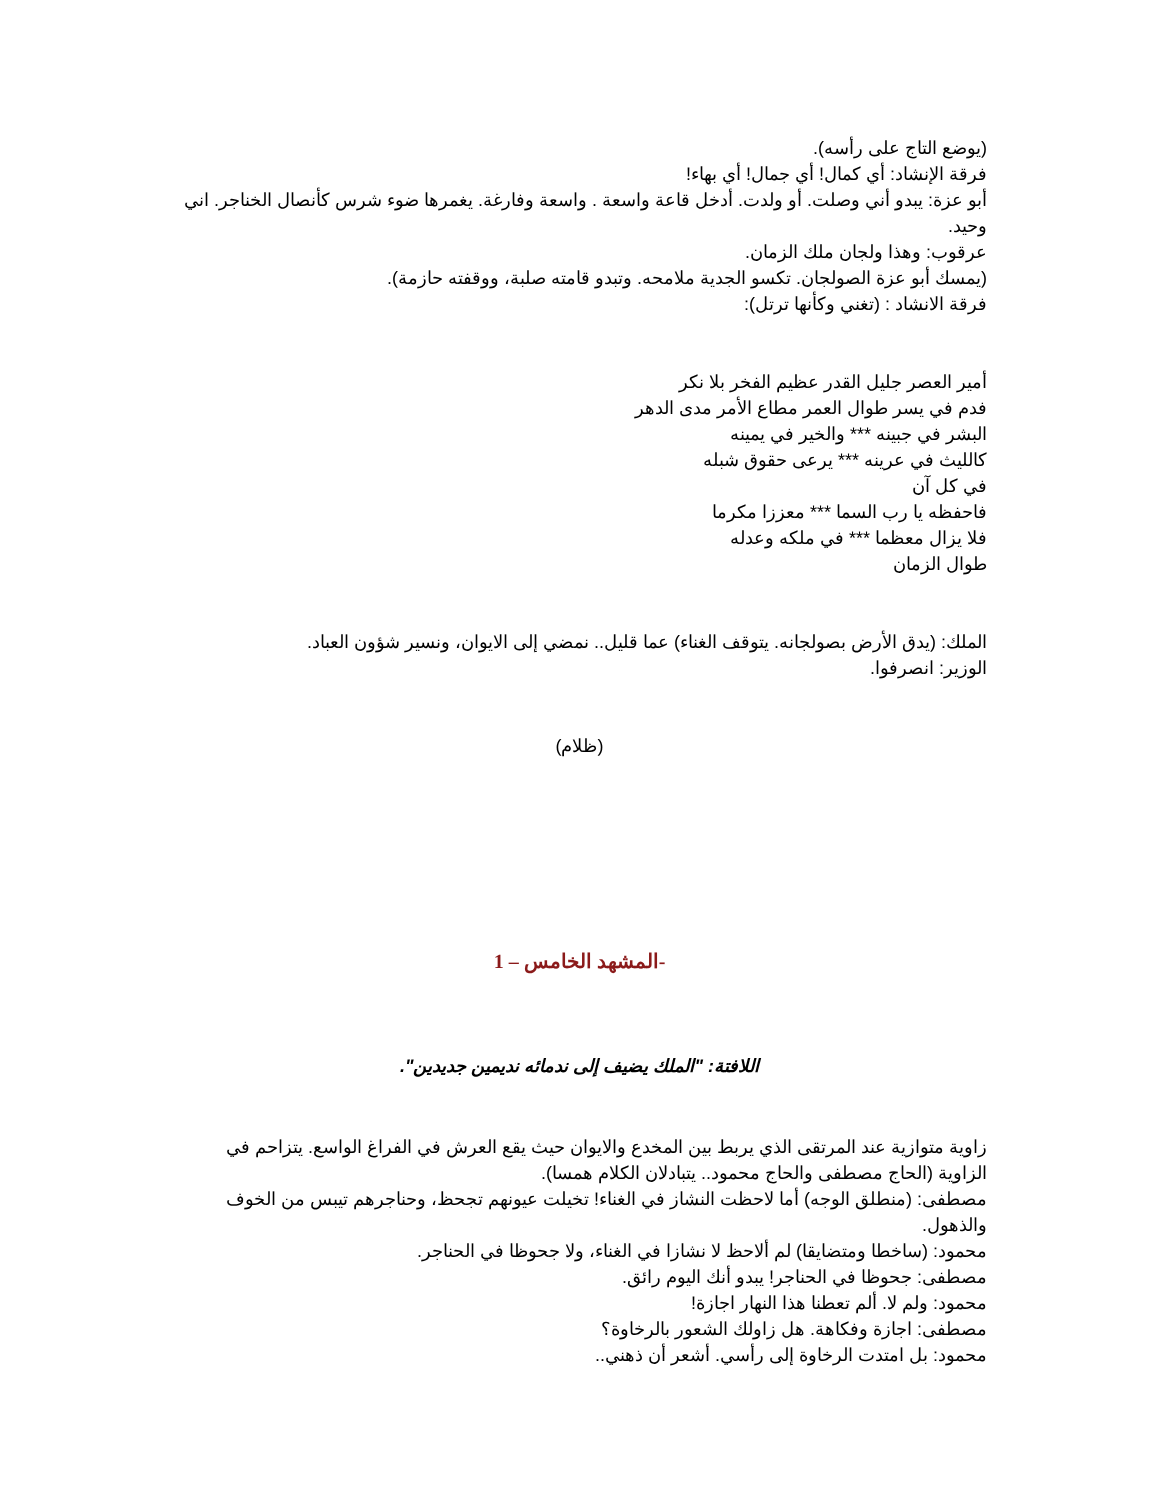(يوضع التاج على رأسه).
فرقة الإنشاد: أي كمال! أي جمال! أي بهاء!
أبو عزة: يبدو أني وصلت. أو ولدت. أدخل قاعة واسعة . واسعة وفارغة. يغمرها ضوء شرس كأنصال الخناجر. اني وحيد.
عرقوب: وهذا ولجان ملك الزمان.
(يمسك أبو عزة الصولجان. تكسو الجدية ملامحه. وتبدو قامته صلبة، ووقفته حازمة).
فرقة الانشاد : (تغني وكأنها ترتل):
أمير العصر جليل القدر عظيم الفخر بلا نكر
فدم في يسر طوال العمر مطاع الأمر مدى الدهر
البشر في جبينه *** والخير في يمينه
كالليث في عرينه *** يرعى حقوق شبله
في كل آن
فاحفظه يا رب السما *** معززا مكرما
فلا يزال معظما *** في ملكه وعدله
طوال الزمان
الملك: (يدق الأرض بصولجانه. يتوقف الغناء) عما قليل.. نمضي إلى الايوان، ونسير شؤون العباد.
الوزير: انصرفوا.
(ظلام)
-المشهد الخامس – 1
اللافتة: "الملك يضيف إلى ندمائه نديمين جديدين".
زاوية متوازية عند المرتقى الذي يربط بين المخدع والايوان حيث يقع العرش في الفراغ الواسع. يتزاحم في الزاوية (الحاج مصطفى والحاج محمود.. يتبادلان الكلام همسا).
مصطفى: (منطلق الوجه) أما لاحظت النشاز في الغناء! تخيلت عيونهم تجحظ، وحناجرهم تيبس من الخوف والذهول.
محمود: (ساخطا ومتضايقا) لم ألاحظ لا نشازا في الغناء، ولا جحوظا في الحناجر.
مصطفى: جحوظا في الحناجر! يبدو أنك اليوم رائق.
محمود: ولم لا. ألم تعطنا هذا النهار اجازة!
مصطفى: اجازة وفكاهة. هل زاولك الشعور بالرخاوة؟
محمود: بل امتدت الرخاوة إلى رأسي. أشعر أن ذهني..